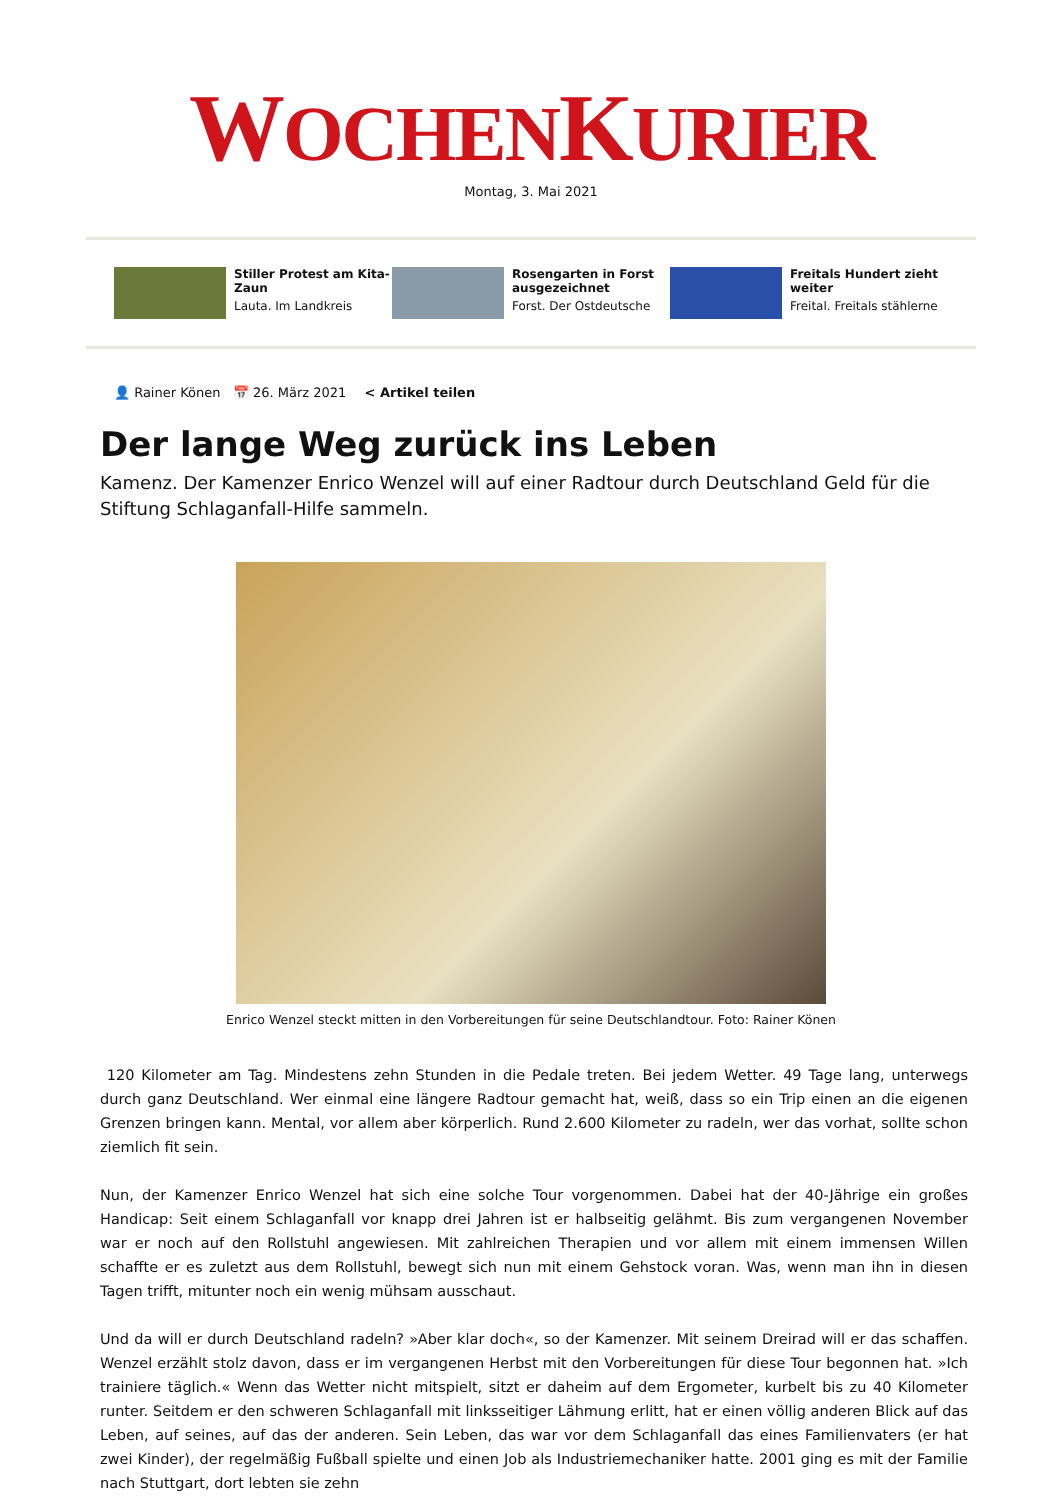WOCHENKURIER
Montag, 3. Mai 2021
Stiller Protest am Kita-Zaun
Lauta. Im Landkreis
Rosengarten in Forst ausgezeichnet
Forst. Der Ostdeutsche
Freitals Hundert zieht weiter
Freital. Freitals stählerne
👤 Rainer Könen 📅 26. März 2021 < Artikel teilen
Der lange Weg zurück ins Leben
Kamenz. Der Kamenzer Enrico Wenzel will auf einer Radtour durch Deutschland Geld für die Stiftung Schlaganfall-Hilfe sammeln.
Enrico Wenzel steckt mitten in den Vorbereitungen für seine Deutschlandtour. Foto: Rainer Könen
120 Kilometer am Tag. Mindestens zehn Stunden in die Pedale treten. Bei jedem Wetter. 49 Tage lang, unterwegs durch ganz Deutschland. Wer einmal eine längere Radtour gemacht hat, weiß, dass so ein Trip einen an die eigenen Grenzen bringen kann. Mental, vor allem aber körperlich. Rund 2.600 Kilometer zu radeln, wer das vorhat, sollte schon ziemlich fit sein.
Nun, der Kamenzer Enrico Wenzel hat sich eine solche Tour vorgenommen. Dabei hat der 40-Jährige ein großes Handicap: Seit einem Schlaganfall vor knapp drei Jahren ist er halbseitig gelähmt. Bis zum vergangenen November war er noch auf den Rollstuhl angewiesen. Mit zahlreichen Therapien und vor allem mit einem immensen Willen schaffte er es zuletzt aus dem Rollstuhl, bewegt sich nun mit einem Gehstock voran. Was, wenn man ihn in diesen Tagen trifft, mitunter noch ein wenig mühsam ausschaut.
Und da will er durch Deutschland radeln? »Aber klar doch«, so der Kamenzer. Mit seinem Dreirad will er das schaffen. Wenzel erzählt stolz davon, dass er im vergangenen Herbst mit den Vorbereitungen für diese Tour begonnen hat. »Ich trainiere täglich.« Wenn das Wetter nicht mitspielt, sitzt er daheim auf dem Ergometer, kurbelt bis zu 40 Kilometer runter. Seitdem er den schweren Schlaganfall mit linksseitiger Lähmung erlitt, hat er einen völlig anderen Blick auf das Leben, auf seines, auf das der anderen. Sein Leben, das war vor dem Schlaganfall das eines Familienvaters (er hat zwei Kinder), der regelmäßig Fußball spielte und einen Job als Industriemechaniker hatte. 2001 ging es mit der Familie nach Stuttgart, dort lebten sie zehn